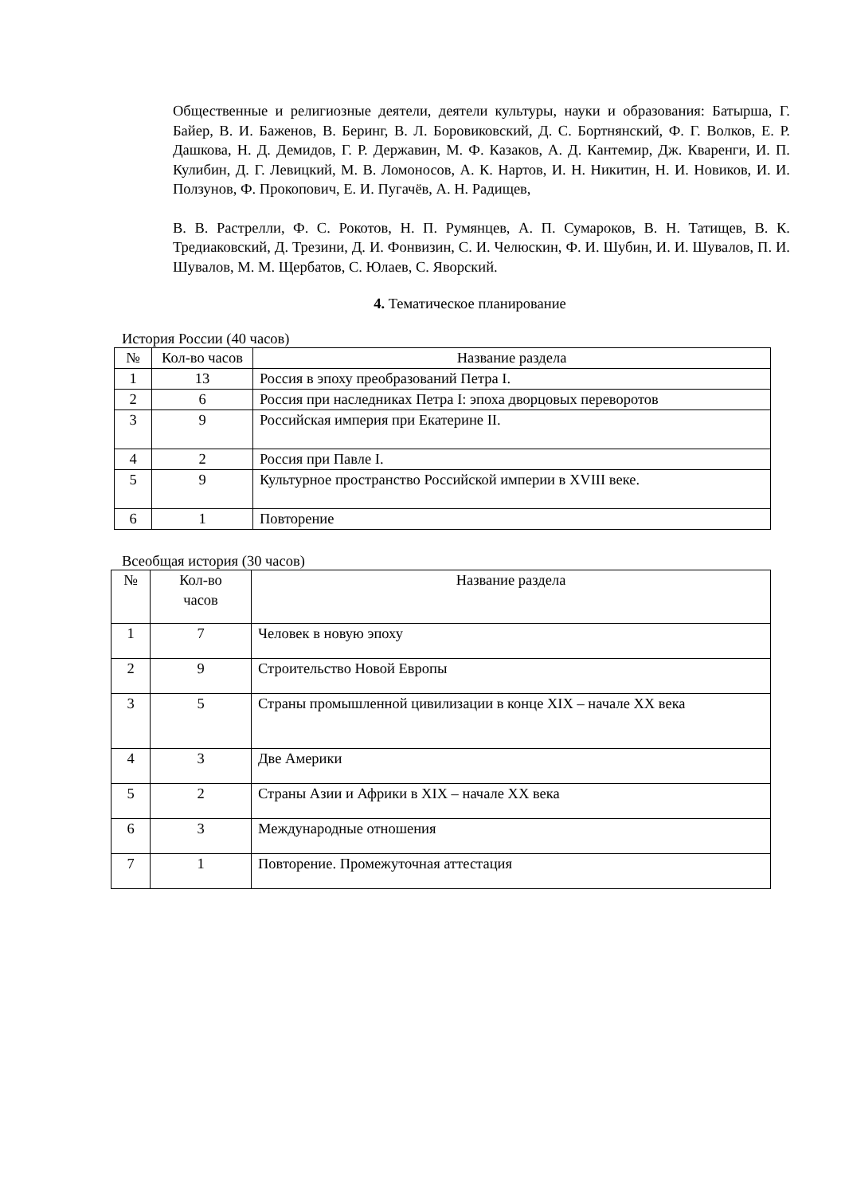Общественные и религиозные деятели, деятели культуры, науки и образования: Батырша, Г. Байер, В. И. Баженов, В. Беринг, В. Л. Боровиковский, Д. С. Бортнянский, Ф. Г. Волков, Е. Р. Дашкова, Н. Д. Демидов, Г. Р. Державин, М. Ф. Казаков, А. Д. Кантемир, Дж. Кваренги, И. П. Кулибин, Д. Г. Левицкий, М. В. Ломоносов, А. К. Нартов, И. Н. Никитин, Н. И. Новиков, И. И. Ползунов, Ф. Прокопович, Е. И. Пугачёв, А. Н. Радищев,
В. В. Растрелли, Ф. С. Рокотов, Н. П. Румянцев, А. П. Сумароков, В. Н. Татищев, В. К. Тредиаковский, Д. Трезини, Д. И. Фонвизин, С. И. Челюскин, Ф. И. Шубин, И. И. Шувалов, П. И. Шувалов, М. М. Щербатов, С. Юлаев, С. Яворский.
4. Тематическое планирование
История России (40 часов)
| № | Кол-во часов | Название раздела |
| 1 | 13 | Россия в эпоху преобразований Петра I. |
| 2 | 6 | Россия при наследниках Петра I: эпоха дворцовых переворотов |
| 3 | 9 | Российская империя при Екатерине II. |
| 4 | 2 | Россия при Павле I. |
| 5 | 9 | Культурное пространство Российской империи в XVIII веке. |
| 6 | 1 | Повторение |
Всеобщая история (30 часов)
| № | Кол-во часов | Название раздела |
| 1 | 7 | Человек в новую эпоху |
| 2 | 9 | Строительство Новой Европы |
| 3 | 5 | Страны промышленной цивилизации в конце XIX – начале XX века |
| 4 | 3 | Две Америки |
| 5 | 2 | Страны Азии и Африки в XIX – начале XX века |
| 6 | 3 | Международные отношения |
| 7 | 1 | Повторение. Промежуточная аттестация |